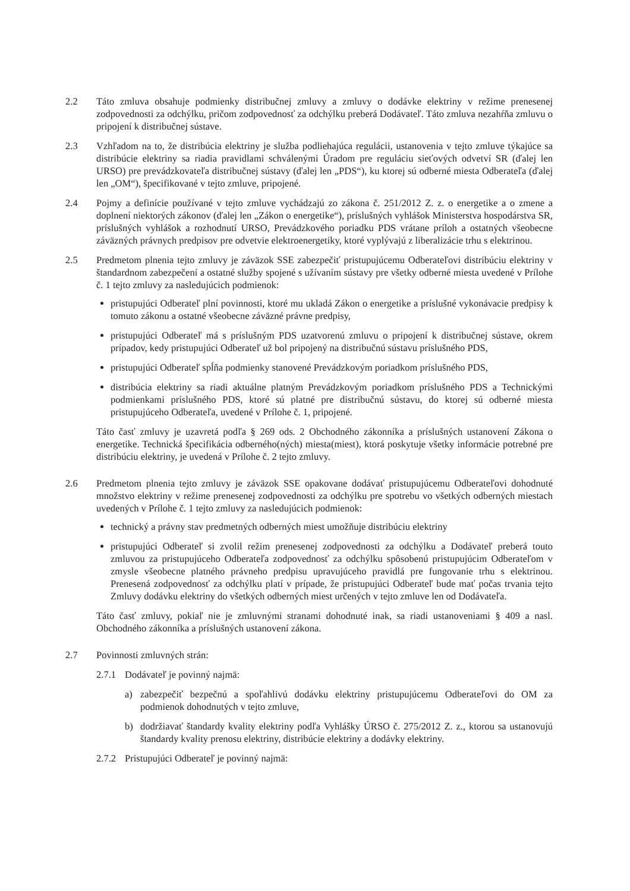2.2 Táto zmluva obsahuje podmienky distribučnej zmluvy a zmluvy o dodávke elektriny v režime prenesenej zodpovednosti za odchýlku, pričom zodpovednosť za odchýlku preberá Dodávateľ. Táto zmluva nezahŕňa zmluvu o pripojení k distribučnej sústave.
2.3 Vzhľadom na to, že distribúcia elektriny je služba podliehajúca regulácii, ustanovenia v tejto zmluve týkajúce sa distribúcie elektriny sa riadia pravidlami schválenými Úradom pre reguláciu sieťových odvetví SR (ďalej len URSO) pre prevádzkovateľa distribučnej sústavy (ďalej len „PDS“), ku ktorej sú odberné miesta Odberateľa (ďalej len „OM“), špecifikované v tejto zmluve, pripojené.
2.4 Pojmy a definície používané v tejto zmluve vychádzajú zo zákona č. 251/2012 Z. z. o energetike a o zmene a doplnení niektorých zákonov (ďalej len „Zákon o energetike“), príslušných vyhlášok Ministerstva hospodárstva SR, príslušných vyhlášok a rozhodnutí URSO, Prevádzkového poriadku PDS vrátane príloh a ostatných všeobecne záväzných právnych predpisov pre odvetvie elektroenergetiky, ktoré vyplývajú z liberalizácie trhu s elektrinou.
2.5 Predmetom plnenia tejto zmluvy je záväzok SSE zabezpečiť pristupujúcemu Odberateľovi distribúciu elektriny v štandardnom zabezpečení a ostatné služby spojené s užívaním sústavy pre všetky odberné miesta uvedené v Prílohe č. 1 tejto zmluvy za nasledujúcich podmienok:
pristupujúci Odberateľ plní povinnosti, ktoré mu ukladá Zákon o energetike a príslušné vykonávacie predpisy k tomuto zákonu a ostatné všeobecne záväzné právne predpisy,
pristupujúci Odberateľ má s príslušným PDS uzatvorenú zmluvu o pripojení k distribučnej sústave, okrem prípadov, kedy pristupujúci Odberateľ už bol pripojený na distribučnú sústavu príslušného PDS,
pristupujúci Odberateľ spĺňa podmienky stanovené Prevádzkovým poriadkom príslušného PDS,
distribúcia elektriny sa riadi aktuálne platným Prevádzkovým poriadkom príslušného PDS a Technickými podmienkami príslušného PDS, ktoré sú platné pre distribučnú sústavu, do ktorej sú odberné miesta pristupujúceho Odberateľa, uvedené v Prílohe č. 1, pripojené.
Táto časť zmluvy je uzavretá podľa § 269 ods. 2 Obchodného zákonníka a príslušných ustanovení Zákona o energetike. Technická špecifikácia odberného(ných) miesta(miest), ktorá poskytuje všetky informácie potrebné pre distribúciu elektriny, je uvedená v Prílohe č. 2 tejto zmluvy.
2.6 Predmetom plnenia tejto zmluvy je záväzok SSE opakovane dodávať pristupujúcemu Odberateľovi dohodnuté množstvo elektriny v režime prenesenej zodpovednosti za odchýlku pre spotrebu vo všetkých odberných miestach uvedených v Prílohe č. 1 tejto zmluvy za nasledujúcich podmienok:
technický a právny stav predmetných odberných miest umožňuje distribúciu elektriny
pristupujúci Odberateľ si zvolil režim prenesenej zodpovednosti za odchýlku a Dodávateľ preberá touto zmluvou za pristupujúceho Odberateľa zodpovednosť za odchýlku spôsobenú pristupujúcim Odberateľom v zmysle všeobecne platného právneho predpisu upravujúceho pravidlá pre fungovanie trhu s elektrinou. Prenesená zodpovednosť za odchýlku platí v prípade, že pristupujúci Odberateľ bude mať počas trvania tejto Zmluvy dodávku elektriny do všetkých odberných miest určených v tejto zmluve len od Dodávateľa.
Táto časť zmluvy, pokiaľ nie je zmluvnými stranami dohodnuté inak, sa riadi ustanoveniami § 409 a nasl. Obchodného zákonníka a príslušných ustanovení zákona.
2.7 Povinnosti zmluvných strán:
2.7.1
Dodávateľ je povinný najmä:
a) zabezpečiť bezpečnú a spoľahlivú dodávku elektriny pristupujúcemu Odberateľovi do OM za podmienok dohodnutých v tejto zmluve,
b) dodržiavať štandardy kvality elektriny podľa Vyhlášky ÚRSO č. 275/2012 Z. z., ktorou sa ustanovujú štandardy kvality prenosu elektriny, distribúcie elektriny a dodávky elektriny.
2.7.2
Pristupujúci Odberateľ je povinný najmä: